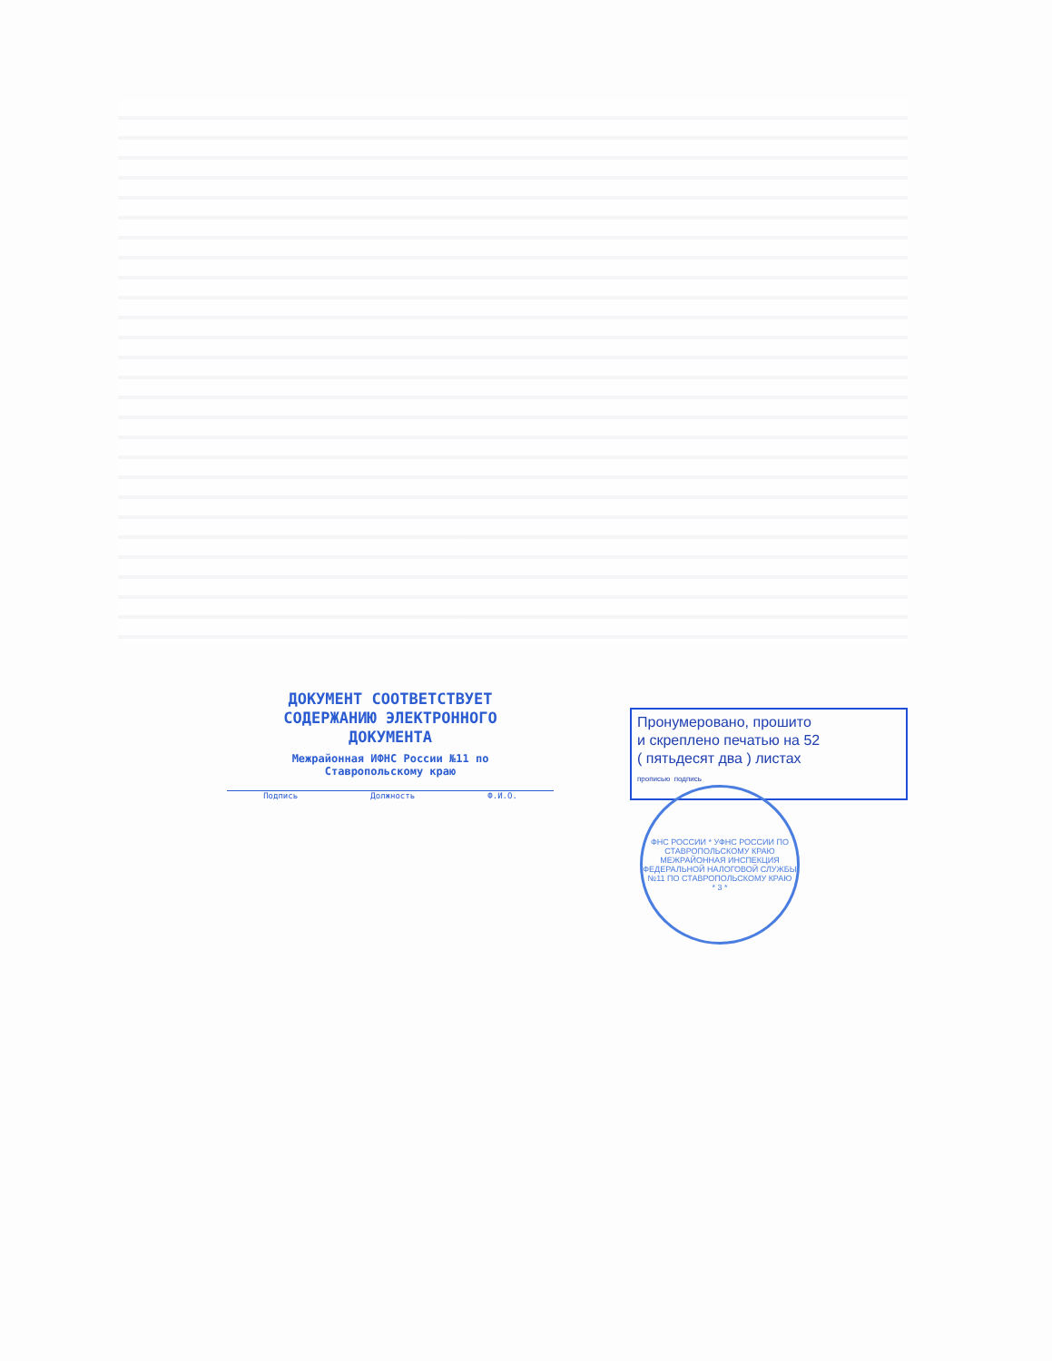ДОКУМЕНТ СООТВЕТСТВУЕТ
СОДЕРЖАНИЮ ЭЛЕКТРОННОГО
ДОКУМЕНТА
Межрайонная ИФНС России №11 по
Ставропольскому краю
Подпись Должность Ф.И.О.
Пронумеровано, прошито
и скреплено печатью на 52
( пятьдесят два ) листах
прописью подпись
ФНС РОССИИ * УФНС РОССИИ ПО СТАВРОПОЛЬСКОМУ КРАЮ
МЕЖРАЙОННАЯ ИНСПЕКЦИЯ ФЕДЕРАЛЬНОЙ НАЛОГОВОЙ СЛУЖБЫ №11 ПО СТАВРОПОЛЬСКОМУ КРАЮ
* 3 *